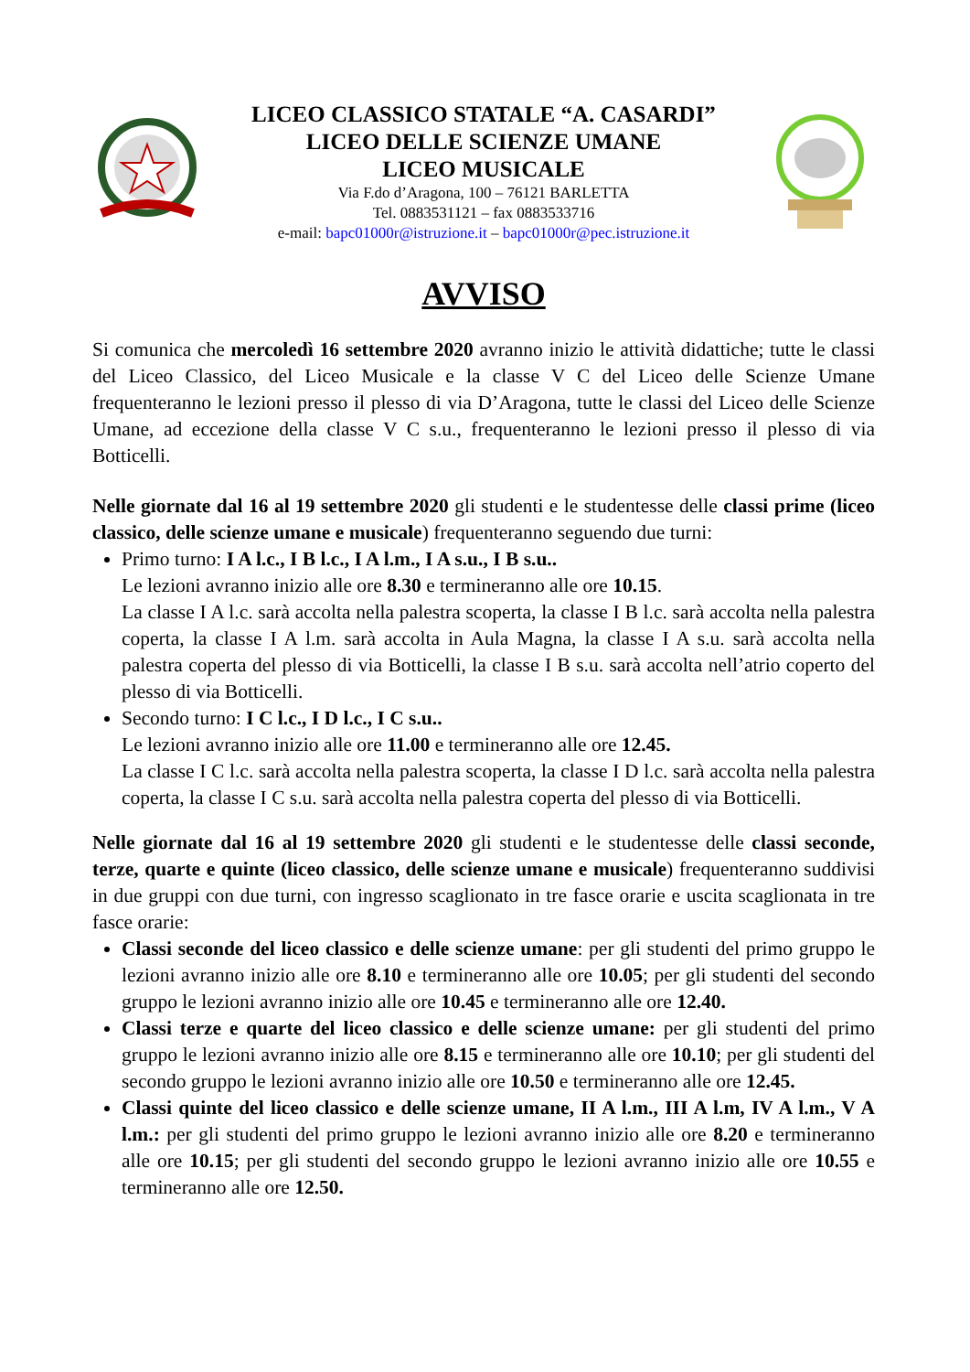LICEO CLASSICO STATALE “A. CASARDI”
LICEO DELLE SCIENZE UMANE
LICEO MUSICALE
Via F.do d’Aragona, 100 – 76121 BARLETTA
Tel. 0883531121 – fax 0883533716
e-mail: bapc01000r@istruzione.it – bapc01000r@pec.istruzione.it
AVVISO
Si comunica che mercoledì 16 settembre 2020 avranno inizio le attività didattiche; tutte le classi del Liceo Classico, del Liceo Musicale e la classe V C del Liceo delle Scienze Umane frequenteranno le lezioni presso il plesso di via D’Aragona, tutte le classi del Liceo delle Scienze Umane, ad eccezione della classe V C s.u., frequenteranno le lezioni presso il plesso di via Botticelli.
Nelle giornate dal 16 al 19 settembre 2020 gli studenti e le studentesse delle classi prime (liceo classico, delle scienze umane e musicale) frequenteranno seguendo due turni:
Primo turno: I A l.c., I B l.c., I A l.m., I A s.u., I B s.u..
Le lezioni avranno inizio alle ore 8.30 e termineranno alle ore 10.15.
La classe I A l.c. sarà accolta nella palestra scoperta, la classe I B l.c. sarà accolta nella palestra coperta, la classe I A l.m. sarà accolta in Aula Magna, la classe I A s.u. sarà accolta nella palestra coperta del plesso di via Botticelli, la classe I B s.u. sarà accolta nell’atrio coperto del plesso di via Botticelli.
Secondo turno: I C l.c., I D l.c., I C s.u..
Le lezioni avranno inizio alle ore 11.00 e termineranno alle ore 12.45.
La classe I C l.c. sarà accolta nella palestra scoperta, la classe I D l.c. sarà accolta nella palestra coperta, la classe I C s.u. sarà accolta nella palestra coperta del plesso di via Botticelli.
Nelle giornate dal 16 al 19 settembre 2020 gli studenti e le studentesse delle classi seconde, terze, quarte e quinte (liceo classico, delle scienze umane e musicale) frequenteranno suddivisi in due gruppi con due turni, con ingresso scaglionato in tre fasce orarie e uscita scaglionata in tre fasce orarie:
Classi seconde del liceo classico e delle scienze umane: per gli studenti del primo gruppo le lezioni avranno inizio alle ore 8.10 e termineranno alle ore 10.05; per gli studenti del secondo gruppo le lezioni avranno inizio alle ore 10.45 e termineranno alle ore 12.40.
Classi terze e quarte del liceo classico e delle scienze umane: per gli studenti del primo gruppo le lezioni avranno inizio alle ore 8.15 e termineranno alle ore 10.10; per gli studenti del secondo gruppo le lezioni avranno inizio alle ore 10.50 e termineranno alle ore 12.45.
Classi quinte del liceo classico e delle scienze umane, II A l.m., III A l.m, IV A l.m., V A l.m.: per gli studenti del primo gruppo le lezioni avranno inizio alle ore 8.20 e termineranno alle ore 10.15; per gli studenti del secondo gruppo le lezioni avranno inizio alle ore 10.55 e termineranno alle ore 12.50.